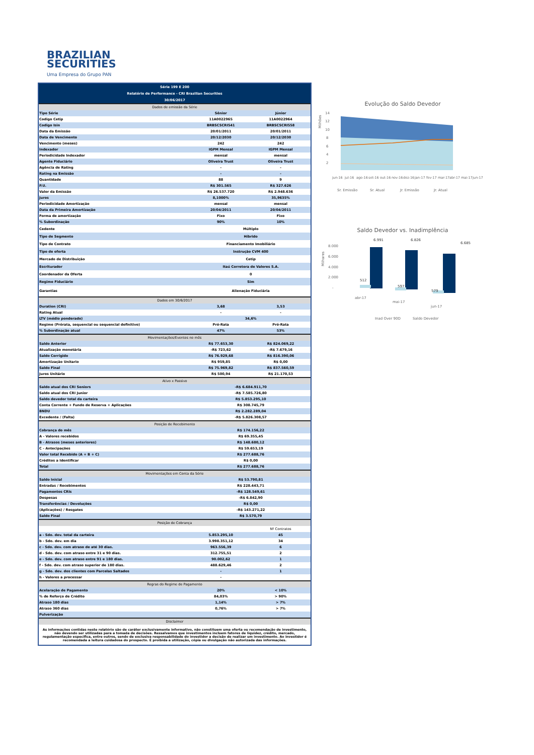BRAZILIAN
SECURITIES
Uma Empresa do Grupo PAN
| Série 199 E 200 | | |
| Relatório de Performance - CRI Brazilian Securities | | |
| 30/06/2017 | | |
| Dados de emissão da Série | | |
| Tipo Série | Sênior | Júnior |
| Codigo Cetip | 11A0022965 | 11A0022964 |
| Codigo Isin | BRBSCSCRI541 | BRBSCSCRI558 |
| Data da Emissão | 20/01/2011 | 20/01/2011 |
| Data de Vencimento | 20/12/2030 | 20/12/2030 |
| Vencimento (meses) | 242 | 242 |
| Indexador | IGPM Mensal | IGPM Mensal |
| Periodicidade Indexador | mensal | mensal |
| Agente Fiduciário | Oliveira Trust | Oliveira Trust |
| Agência de Rating | - | - |
| Rating na Emissão | - | - |
| Quantidade | 88 | 9 |
| P.U. | R$ 301.565 | R$ 327.626 |
| Valor da Emissão | R$ 26.537.720 | R$ 2.948.636 |
| Juros | 8,1000% | 35,9635% |
| Periodicidade Amortização | mensal | mensal |
| Data da Primeira Amortização | 20/04/2011 | 20/04/2011 |
| Forma de amortização | Fixo | Fixo |
| % Subordinação | 90% | 10% |
| Cedente | Múltiplo | |
| Tipo de Segmento | Híbrido | |
| Tipo de Contrato | Financiamento Imobiliário | |
| Tipo de oferta | Instrução CVM 400 | |
| Mercado de Distribuição | Cetip | |
| Escriturador | Itaú Corretora de Valores S.A. | |
| Coordenador da Oferta | 0 | |
| Regime Fiduciário | Sim | |
| Garantias | Alienação Fiduciária | |
| Dados em 30/6/2017 | | |
| Duration (CRI) | 3,68 | 3,53 |
| Rating Atual | - | - |
| LTV (médio ponderado) | 34,6% | |
| Regime (Prórata, sequencial ou sequencial definitivo) | Pró-Rata | Pró-Rata |
| % Subordinação atual | 47% | 53% |
| Movimentações/Eventos no mês | | |
| Saldo Anterior | R$ 77.653,30 | R$ 824.069,22 |
| Atualização monetária | -R$ 723,62 | -R$ 7.679,16 |
| Saldo Corrigido | R$ 76.929,68 | R$ 816.390,06 |
| Amortização Unitario | R$ 959,85 | R$ 0,00 |
| Saldo Final | R$ 75.969,82 | R$ 837.560,59 |
| Juros Unitário | R$ 500,94 | R$ 21.170,53 |
| Ativo x Passivo | | |
| Saldo atual dos CRI Seniors | -R$ 6.684.911,70 | |
| Saldo atual dos CRI Junior | -R$ 7.585.726,80 | |
| Saldo devedor total da carteira | R$ 5.853.295,10 | |
| Conta Corrente + Fundo de Reserva + Aplicações | R$ 308.745,79 | |
| BNDU | R$ 2.282.289,04 | |
| Excedente / (Falta) | -R$ 5.826.308,57 | |
| Posição de Recebimento | | |
| Cobrança do mês | R$ 174.156,22 | |
| A - Valores recebidos | R$ 69.355,45 | |
| B - Atrasos (meses anteriores) | R$ 148.680,12 | |
| C - Antecipações | R$ 59.653,19 | |
| Valor total Recebido (A + B + C) | R$ 277.688,76 | |
| Créditos a Identificar | R$ 0,00 | |
| Total | R$ 277.688,76 | |
| Movimentações em Conta da Série | | |
| Saldo Inicial | R$ 53.790,81 | |
| Entradas / Recebimentos | R$ 228.443,71 | |
| Pagamentos CRIs | -R$ 128.549,61 | |
| Despesas | -R$ 6.842,90 | |
| Transferências / Devoluções | R$ 0,00 | |
| (Aplicações) / Resgates | -R$ 143.271,22 | |
| Saldo Final | R$ 3.570,79 | |
| Posição de Cobrança | | |
| | | Nº Contratos |
| a - Sdo. dev. total da carteira | 5.853.295,10 | 45 |
| b - Sdo. dev. em dia | 3.998.351,12 | 34 |
| c - Sdo. dev. com atraso de até 30 dias. | 963.556,39 | 6 |
| d - Sdo. dev. com atraso entre 31 e 90 dias. | 312.755,51 | 2 |
| e - Sdo. dev. com atraso entre 91 e 180 dias. | 90.002,62 | 1 |
| f - Sdo. dev. com atraso superior de 180 dias. | 488.629,46 | 2 |
| g - Sdo. dev. dos clientes com Parcelas Saltados | - | 1 |
| h - Valores a processar | - | |
| Regras do Regime de Pagamento | | |
| Acelaração de Pagamento | 20% | < 10% |
| % de Reforço de Crédito | 84,03% | > 90% |
| Atraso 180 dias | 1,14% | > 7% |
| Atraso 360 dias | 0,76% | > 7% |
| Pulverização | | |
| Disclaimer | | |
| As informações contidas neste relatório são de caráter exclusivamente informativo, não constituem uma oferta ou recomendação de investimento, não devendo ser utilizadas para a tomada de decisões. Ressalvamos que investimentos incluem fatores de liquidez, crédito, mercado, regulamentação especifica, entre outros, sendo de exclusiva responsabilidade do investidor a decisão de realizar um investimento. Ao investidor é recomendada a leitura cuidadosa do prospecto. É proibida a utilização, cópia ou divulgação não autorizada das informações. | | |
Evolução do Saldo Devedor
Milhões
14
12
10
8
6
4
2
jun-16
jul-16
ago-16
set-16
out-16
nov-16
dez-16
jan-17
fev-17
mar-17
abr-17
mai-17
jun-17
Sr. Emissão
Sr. Atual
Jr. Emissão
Jr. Atual
Saldo Devedor vs. Inadimplência
Milhares
8.000
6.000
4.000
2.000
-
6.991
6.826
6.685
512
597
579
abr-17
mai-17
jun-17
Inad Over 90D
Saldo Devedor